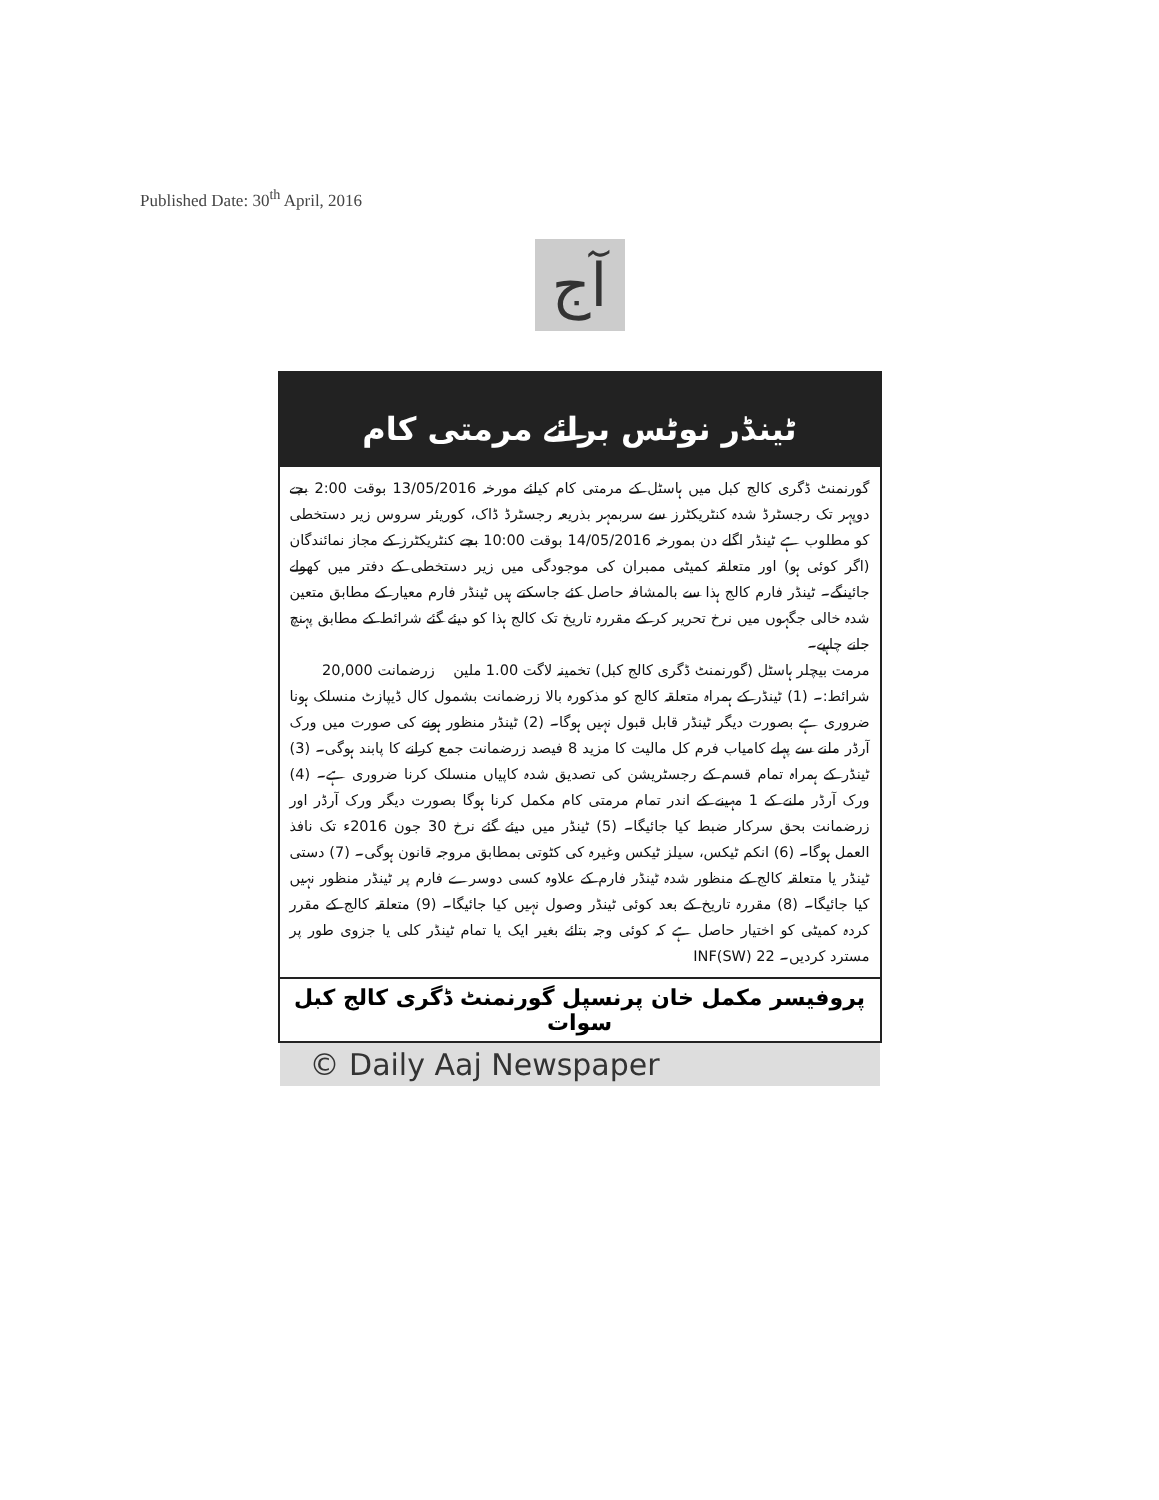Published Date: 30<sup>th</sup> April, 2016
آج
ٹینڈر نوٹس برائے مرمتی کام
گورنمنٹ ڈگری کالج کبل میں ہاسٹل کے مرمتی کام کیلئے مورخہ 13/05/2016 بوقت 2:00 بجے دوپہر تک رجسٹرڈ شدہ کنٹریکٹرز سے سربمہر بذریعہ رجسٹرڈ ڈاک، کوریئر سروس زیر دستخطی کو مطلوب ہے ٹینڈر اگلے دن بمورخہ 14/05/2016 بوقت 10:00 بجے کنٹریکٹرز کے مجاز نمائندگان (اگر کوئی ہو) اور متعلقہ کمیٹی ممبران کی موجودگی میں زیر دستخطی کے دفتر میں کھولے جائینگے۔ ٹینڈر فارم کالج ہذا سے بالمشافہ حاصل کئے جاسکتے ہیں ٹینڈر فارم معیار کے مطابق متعین شدہ خالی جگہوں میں نرخ تحریر کر کے مقررہ تاریخ تک کالج ہذا کو دیئے گئے شرائط کے مطابق پہنچ جانے چاہیے۔
مرمت بیچلر ہاسٹل (گورنمنٹ ڈگری کالج کبل) تخمینہ لاگت 1.00 ملین زرضمانت 20,000
شرائط:۔ (1) ٹینڈر کے ہمراہ متعلقہ کالج کو مذکورہ بالا زرضمانت بشمول کال ڈیپازٹ منسلک ہونا ضروری ہے بصورت دیگر ٹینڈر قابل قبول نہیں ہوگا۔ (2) ٹینڈر منظور ہونے کی صورت میں ورک آرڈر ملنے سے پہلے کامیاب فرم کل مالیت کا مزید 8 فیصد زرضمانت جمع کرانے کا پابند ہوگی۔ (3) ٹینڈر کے ہمراہ تمام قسم کے رجسٹریشن کی تصدیق شدہ کاپیاں منسلک کرنا ضروری ہے۔ (4) ورک آرڈر ملنے کے 1 مہینے کے اندر تمام مرمتی کام مکمل کرنا ہوگا بصورت دیگر ورک آرڈر اور زرضمانت بحق سرکار ضبط کیا جائیگا۔ (5) ٹینڈر میں دیئے گئے نرخ 30 جون 2016ء تک نافذ العمل ہوگا۔ (6) انکم ٹیکس، سیلز ٹیکس وغیرہ کی کٹوتی بمطابق مروجہ قانون ہوگی۔ (7) دستی ٹینڈر یا متعلقہ کالج کے منظور شدہ ٹینڈر فارم کے علاوہ کسی دوسرے فارم پر ٹینڈر منظور نہیں کیا جائیگا۔ (8) مقررہ تاریخ کے بعد کوئی ٹینڈر وصول نہیں کیا جائیگا۔ (9) متعلقہ کالج کے مقرر کردہ کمیٹی کو اختیار حاصل ہے کہ کوئی وجہ بتائے بغیر ایک یا تمام ٹینڈر کلی یا جزوی طور پر مسترد کردیں۔ INF(SW) 22
پروفیسر مکمل خان پرنسپل گورنمنٹ ڈگری کالج کبل سوات
© Daily Aaj Newspaper